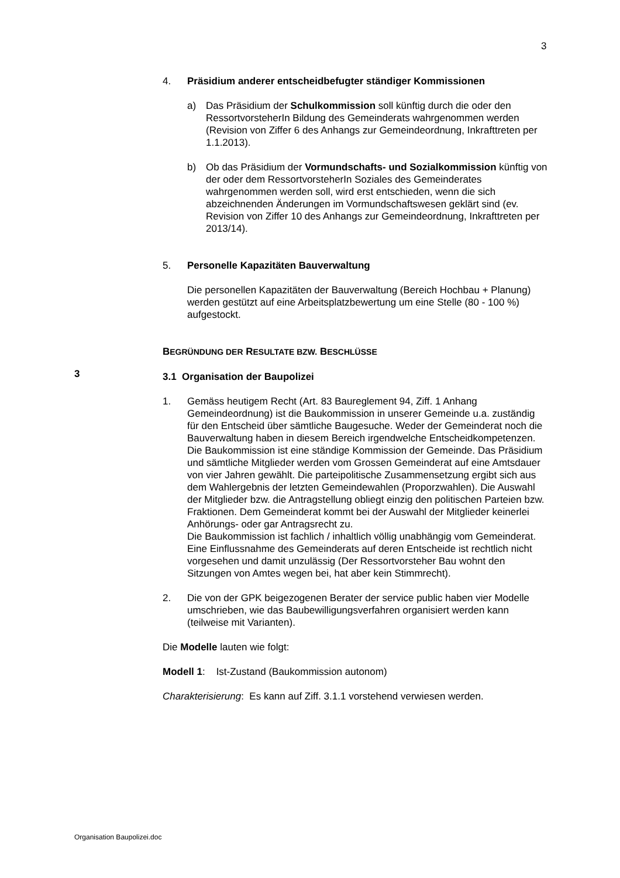3
4. Präsidium anderer entscheidbefugter ständiger Kommissionen
a) Das Präsidium der Schulkommission soll künftig durch die oder den RessortvorsteherIn Bildung des Gemeinderats wahrgenommen werden (Revision von Ziffer 6 des Anhangs zur Gemeindeordnung, Inkrafttreten per 1.1.2013).
b) Ob das Präsidium der Vormundschafts- und Sozialkommission künftig von der oder dem RessortvorsteherIn Soziales des Gemeinderates wahrgenommen werden soll, wird erst entschieden, wenn die sich abzeichnenden Änderungen im Vormundschaftswesen geklärt sind (ev. Revision von Ziffer 10 des Anhangs zur Gemeindeordnung, Inkrafttreten per 2013/14).
5. Personelle Kapazitäten Bauverwaltung
Die personellen Kapazitäten der Bauverwaltung (Bereich Hochbau + Planung) werden gestützt auf eine Arbeitsplatzbewertung um eine Stelle (80 - 100 %) aufgestockt.
BEGRÜNDUNG DER RESULTATE BZW. BESCHLÜSSE
3.1 Organisation der Baupolizei
1. Gemäss heutigem Recht (Art. 83 Baureglement 94, Ziff. 1 Anhang Gemeindeordnung) ist die Baukommission in unserer Gemeinde u.a. zuständig für den Entscheid über sämtliche Baugesuche. Weder der Gemeinderat noch die Bauverwaltung haben in diesem Bereich irgendwelche Entscheidkompetenzen.
Die Baukommission ist eine ständige Kommission der Gemeinde. Das Präsidium und sämtliche Mitglieder werden vom Grossen Gemeinderat auf eine Amtsdauer von vier Jahren gewählt. Die parteipolitische Zusammensetzung ergibt sich aus dem Wahlergebnis der letzten Gemeindewahlen (Proporzwahlen). Die Auswahl der Mitglieder bzw. die Antragstellung obliegt einzig den politischen Parteien bzw. Fraktionen. Dem Gemeinderat kommt bei der Auswahl der Mitglieder keinerlei Anhörungs- oder gar Antragsrecht zu.
Die Baukommission ist fachlich / inhaltlich völlig unabhängig vom Gemeinderat. Eine Einflussnahme des Gemeinderats auf deren Entscheide ist rechtlich nicht vorgesehen und damit unzulässig (Der Ressortvorsteher Bau wohnt den Sitzungen von Amtes wegen bei, hat aber kein Stimmrecht).
2. Die von der GPK beigezogenen Berater der service public haben vier Modelle umschrieben, wie das Baubewilligungsverfahren organisiert werden kann (teilweise mit Varianten).
Die Modelle lauten wie folgt:
Modell 1: Ist-Zustand (Baukommission autonom)
Charakterisierung: Es kann auf Ziff. 3.1.1 vorstehend verwiesen werden.
3
Organisation Baupolizei.doc